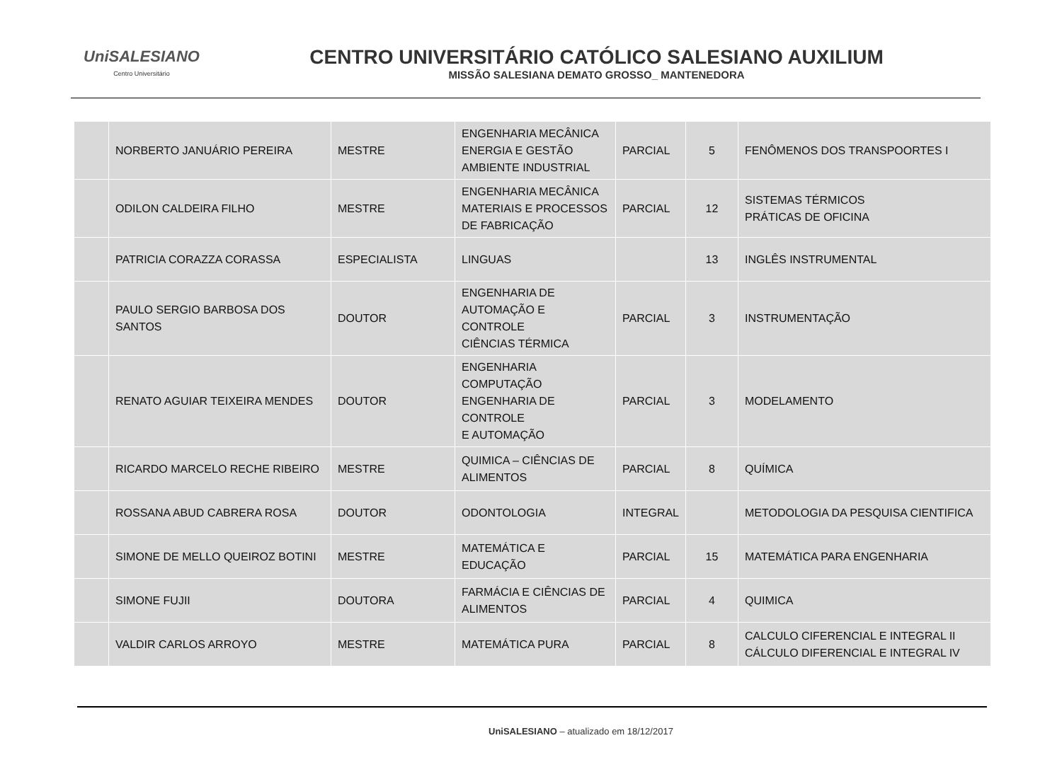UniSALESIANO
Centro Universitário
CENTRO UNIVERSITÁRIO CATÓLICO SALESIANO AUXILIUM
MISSÃO SALESIANA DEMATO GROSSO_ MANTENEDORA
| | NORBERTO JANUÁRIO PEREIRA | MESTRE | ENGENHARIA MECÂNICA ENERGIA E GESTÃO AMBIENTE INDUSTRIAL | PARCIAL | 5 | FENÔMENOS DOS TRANSPOORTES I |
| | ODILON CALDEIRA FILHO | MESTRE | ENGENHARIA MECÂNICA MATERIAIS E PROCESSOS DE FABRICAÇÃO | PARCIAL | 12 | SISTEMAS TÉRMICOS PRÁTICAS DE OFICINA |
| | PATRICIA CORAZZA CORASSA | ESPECIALISTA | LINGUAS | | 13 | INGLÊS INSTRUMENTAL |
| | PAULO SERGIO BARBOSA DOS SANTOS | DOUTOR | ENGENHARIA DE AUTOMAÇÃO E CONTROLE CIÊNCIAS TÉRMICA | PARCIAL | 3 | INSTRUMENTAÇÃO |
| | RENATO AGUIAR TEIXEIRA MENDES | DOUTOR | ENGENHARIA COMPUTAÇÃO ENGENHARIA DE CONTROLE E AUTOMAÇÃO | PARCIAL | 3 | MODELAMENTO |
| | RICARDO MARCELO RECHE RIBEIRO | MESTRE | QUIMICA – CIÊNCIAS DE ALIMENTOS | PARCIAL | 8 | QUÍMICA |
| | ROSSANA ABUD CABRERA ROSA | DOUTOR | ODONTOLOGIA | INTEGRAL | | METODOLOGIA DA PESQUISA CIENTIFICA |
| | SIMONE DE MELLO QUEIROZ BOTINI | MESTRE | MATEMÁTICA E EDUCAÇÃO | PARCIAL | 15 | MATEMÁTICA PARA ENGENHARIA |
| | SIMONE FUJII | DOUTORA | FARMÁCIA E CIÊNCIAS DE ALIMENTOS | PARCIAL | 4 | QUIMICA |
| | VALDIR CARLOS ARROYO | MESTRE | MATEMÁTICA PURA | PARCIAL | 8 | CALCULO CIFERENCIAL E INTEGRAL II CÁLCULO DIFERENCIAL E INTEGRAL IV |
UniSALESIANO – atualizado em 18/12/2017